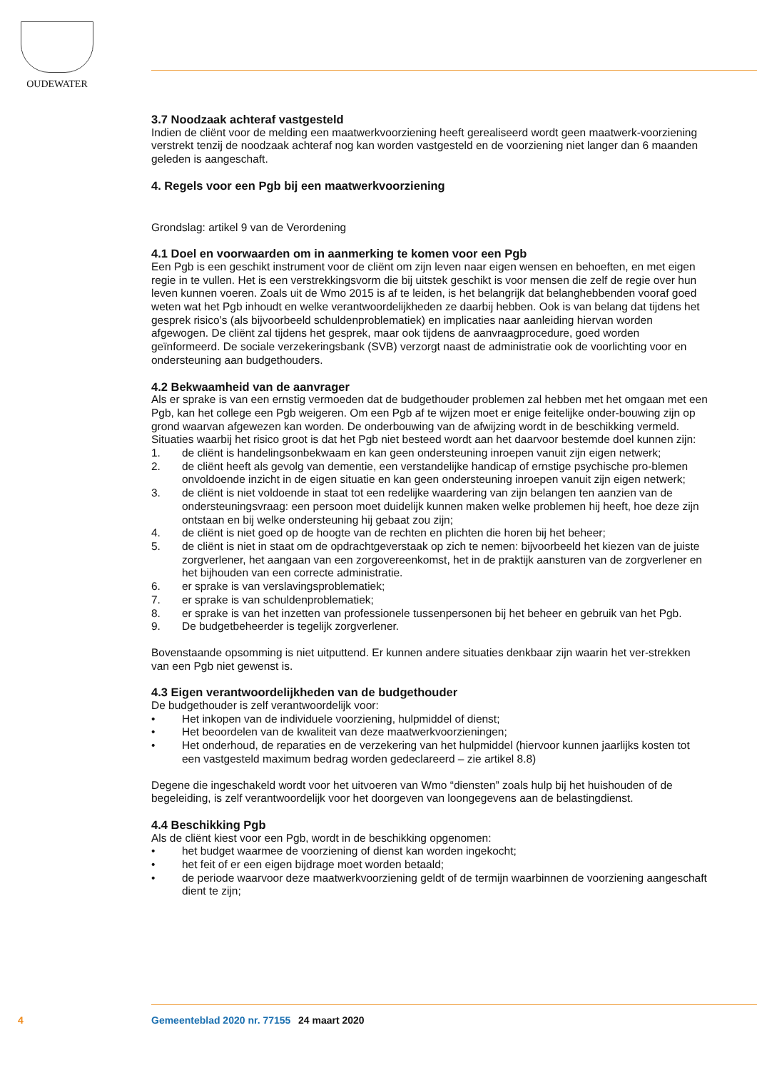OUDEWATER
3.7 Noodzaak achteraf vastgesteld
Indien de cliënt voor de melding een maatwerkvoorziening heeft gerealiseerd wordt geen maatwerk-voorziening verstrekt tenzij de noodzaak achteraf nog kan worden vastgesteld en de voorziening niet langer dan 6 maanden geleden is aangeschaft.
4. Regels voor een Pgb bij een maatwerkvoorziening
Grondslag: artikel 9 van de Verordening
4.1 Doel en voorwaarden om in aanmerking te komen voor een Pgb
Een Pgb is een geschikt instrument voor de cliënt om zijn leven naar eigen wensen en behoeften, en met eigen regie in te vullen. Het is een verstrekkingsvorm die bij uitstek geschikt is voor mensen die zelf de regie over hun leven kunnen voeren. Zoals uit de Wmo 2015 is af te leiden, is het belangrijk dat belanghebbenden vooraf goed weten wat het Pgb inhoudt en welke verantwoordelijkheden ze daarbij hebben. Ook is van belang dat tijdens het gesprek risico’s (als bijvoorbeeld schuldenproblematiek) en implicaties naar aanleiding hiervan worden afgewogen. De cliënt zal tijdens het gesprek, maar ook tijdens de aanvraagprocedure, goed worden geïnformeerd. De sociale verzekeringsbank (SVB) verzorgt naast de administratie ook de voorlichting voor en ondersteuning aan budgethouders.
4.2 Bekwaamheid van de aanvrager
Als er sprake is van een ernstig vermoeden dat de budgethouder problemen zal hebben met het omgaan met een Pgb, kan het college een Pgb weigeren. Om een Pgb af te wijzen moet er enige feitelijke onder-bouwing zijn op grond waarvan afgewezen kan worden. De onderbouwing van de afwijzing wordt in de beschikking vermeld.
Situaties waarbij het risico groot is dat het Pgb niet besteed wordt aan het daarvoor bestemde doel kunnen zijn:
1. de cliënt is handelingsonbekwaam en kan geen ondersteuning inroepen vanuit zijn eigen netwerk;
2. de cliënt heeft als gevolg van dementie, een verstandelijke handicap of ernstige psychische pro-blemen onvoldoende inzicht in de eigen situatie en kan geen ondersteuning inroepen vanuit zijn eigen netwerk;
3. de cliënt is niet voldoende in staat tot een redelijke waardering van zijn belangen ten aanzien van de ondersteuningsvraag: een persoon moet duidelijk kunnen maken welke problemen hij heeft, hoe deze zijn ontstaan en bij welke ondersteuning hij gebaat zou zijn;
4. de cliënt is niet goed op de hoogte van de rechten en plichten die horen bij het beheer;
5. de cliënt is niet in staat om de opdrachtgeverstaak op zich te nemen: bijvoorbeeld het kiezen van de juiste zorgverlener, het aangaan van een zorgovereenkomst, het in de praktijk aansturen van de zorgverlener en het bijhouden van een correcte administratie.
6. er sprake is van verslavingsproblematiek;
7. er sprake is van schuldenproblematiek;
8. er sprake is van het inzetten van professionele tussenpersonen bij het beheer en gebruik van het Pgb.
9. De budgetbeheerder is tegelijk zorgverlener.
Bovenstaande opsomming is niet uitputtend. Er kunnen andere situaties denkbaar zijn waarin het ver-strekken van een Pgb niet gewenst is.
4.3 Eigen verantwoordelijkheden van de budgethouder
De budgethouder is zelf verantwoordelijk voor:
• Het inkopen van de individuele voorziening, hulpmiddel of dienst;
• Het beoordelen van de kwaliteit van deze maatwerkvoorzieningen;
• Het onderhoud, de reparaties en de verzekering van het hulpmiddel (hiervoor kunnen jaarlijks kosten tot een vastgesteld maximum bedrag worden gedeclareerd – zie artikel 8.8)
Degene die ingeschakeld wordt voor het uitvoeren van Wmo “diensten” zoals hulp bij het huishouden of de begeleiding, is zelf verantwoordelijk voor het doorgeven van loongegevens aan de belastingdienst.
4.4 Beschikking Pgb
Als de cliënt kiest voor een Pgb, wordt in de beschikking opgenomen:
• het budget waarmee de voorziening of dienst kan worden ingekocht;
• het feit of er een eigen bijdrage moet worden betaald;
• de periode waarvoor deze maatwerkvoorziening geldt of de termijn waarbinnen de voorziening aangeschaft dient te zijn;
4 Gemeenteblad 2020 nr. 77155 24 maart 2020